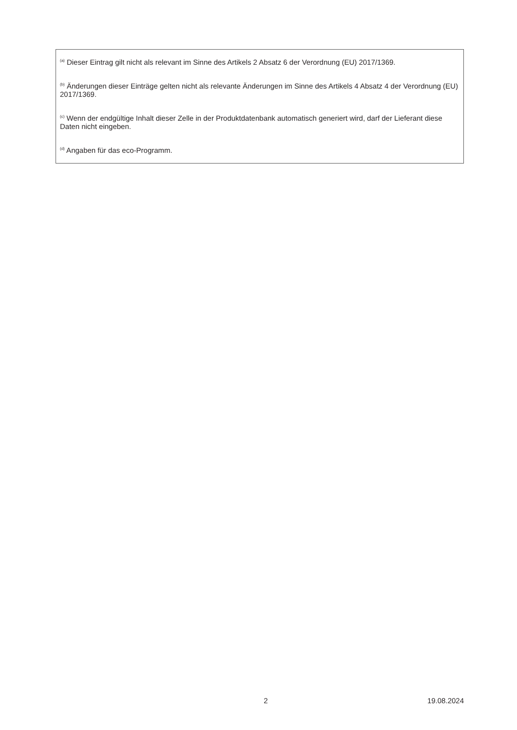<sup>(a)</sup> Dieser Eintrag gilt nicht als relevant im Sinne des Artikels 2 Absatz 6 der Verordnung (EU) 2017/1369.
<sup>(b)</sup> Änderungen dieser Einträge gelten nicht als relevante Änderungen im Sinne des Artikels 4 Absatz 4 der Verordnung (EU) 2017/1369.
<sup>(c)</sup> Wenn der endgültige Inhalt dieser Zelle in der Produktdatenbank automatisch generiert wird, darf der Lieferant diese Daten nicht eingeben.
<sup>(d)</sup> Angaben für das eco-Programm.
2 19.08.2024